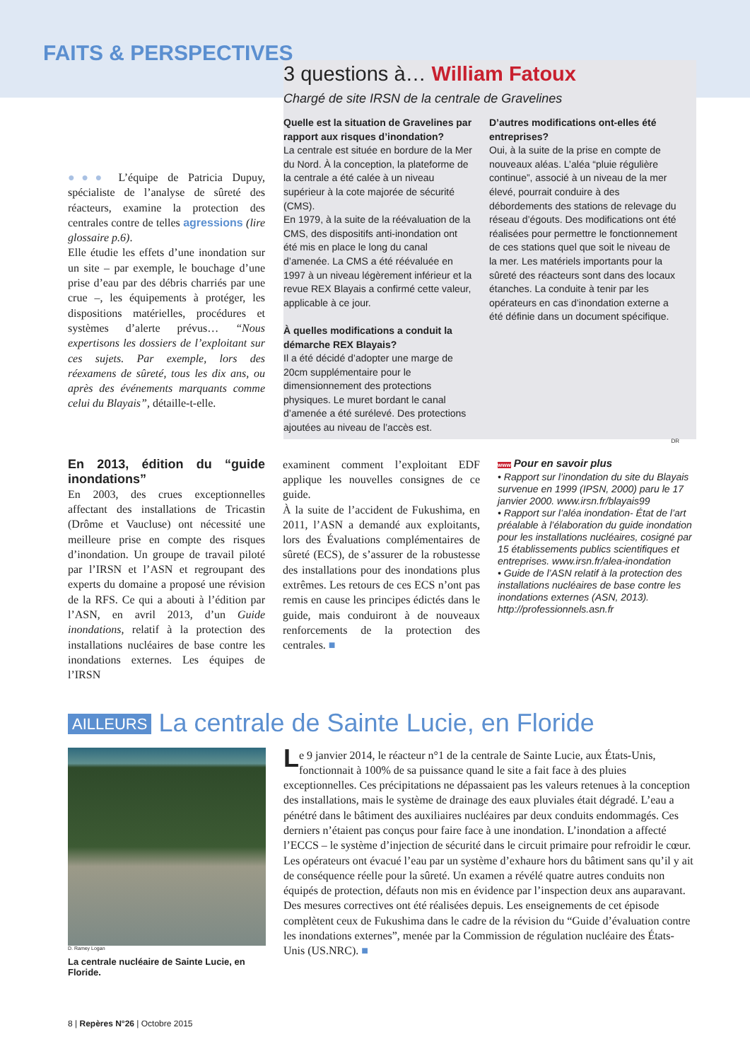FAITS & PERSPECTIVES
●●● L’équipe de Patricia Dupuy, spécialiste de l’analyse de sûreté des réacteurs, examine la protection des centrales contre de telles agressions (lire glossaire p.6).
Elle étudie les effets d’une inondation sur un site – par exemple, le bouchage d’une prise d’eau par des débris charriés par une crue –, les équipements à protéger, les dispositions matérielles, procédures et systèmes d’alerte prévus… “Nous expertisons les dossiers de l’exploitant sur ces sujets. Par exemple, lors des réexamens de sûreté, tous les dix ans, ou après des événements marquants comme celui du Blayais”, détaille-t-elle.
3 questions à… William Fatoux
Chargé de site IRSN de la centrale de Gravelines
Quelle est la situation de Gravelines par rapport aux risques d’inondation?
La centrale est située en bordure de la Mer du Nord. À la conception, la plateforme de la centrale a été calée à un niveau supérieur à la cote majorée de sécurité (CMS).
En 1979, à la suite de la réévaluation de la CMS, des dispositifs anti-inondation ont été mis en place le long du canal d’amenée. La CMS a été réévaluée en 1997 à un niveau légèrement inférieur et la revue REX Blayais a confirmé cette valeur, applicable à ce jour.
À quelles modifications a conduit la démarche REX Blayais?
Il a été décidé d’adopter une marge de 20cm supplémentaire pour le dimensionnement des protections physiques. Le muret bordant le canal d’amenée a été surélevé. Des protections ajoutées au niveau de l’accès est.
D’autres modifications ont-elles été entreprises?
Oui, à la suite de la prise en compte de nouveaux aléas. L’aléa “pluie régulière continue”, associé à un niveau de la mer élevé, pourrait conduire à des débordements des stations de relevage du réseau d’égouts. Des modifications ont été réalisées pour permettre le fonctionnement de ces stations quel que soit le niveau de la mer. Les matériels importants pour la sûreté des réacteurs sont dans des locaux étanches. La conduite à tenir par les opérateurs en cas d’inondation externe a été définie dans un document spécifique.
DR
En 2013, édition du “guide inondations”
En 2003, des crues exceptionnelles affectant des installations de Tricastin (Drôme et Vaucluse) ont nécessité une meilleure prise en compte des risques d’inondation. Un groupe de travail piloté par l’IRSN et l’ASN et regroupant des experts du domaine a proposé une révision de la RFS. Ce qui a abouti à l’édition par l’ASN, en avril 2013, d’un Guide inondations, relatif à la protection des installations nucléaires de base contre les inondations externes. Les équipes de l’IRSN
examinent comment l’exploitant EDF applique les nouvelles consignes de ce guide.
À la suite de l’accident de Fukushima, en 2011, l’ASN a demandé aux exploitants, lors des Évaluations complémentaires de sûreté (ECS), de s’assurer de la robustesse des installations pour des inondations plus extrêmes. Les retours de ces ECS n’ont pas remis en cause les principes édictés dans le guide, mais conduiront à de nouveaux renforcements de la protection des centrales. ■
www Pour en savoir plus
• Rapport sur l’inondation du site du Blayais survenue en 1999 (IPSN, 2000) paru le 17 janvier 2000. www.irsn.fr/blayais99
• Rapport sur l’aléa inondation- État de l’art préalable à l’élaboration du guide inondation pour les installations nucléaires, cosigné par 15 établissements publics scientifiques et entreprises. www.irsn.fr/alea-inondation
• Guide de l’ASN relatif à la protection des installations nucléaires de base contre les inondations externes (ASN, 2013). http://professionnels.asn.fr
AILLEURS La centrale de Sainte Lucie, en Floride
D. Ramey Logan
La centrale nucléaire de Sainte Lucie, en Floride.
Le 9 janvier 2014, le réacteur n°1 de la centrale de Sainte Lucie, aux États-Unis, fonctionnait à 100% de sa puissance quand le site a fait face à des pluies exceptionnelles. Ces précipitations ne dépassaient pas les valeurs retenues à la conception des installations, mais le système de drainage des eaux pluviales était dégradé. L’eau a pénétré dans le bâtiment des auxiliaires nucléaires par deux conduits endommagés. Ces derniers n’étaient pas conçus pour faire face à une inondation. L’inondation a affecté l’ECCS – le système d’injection de sécurité dans le circuit primaire pour refroidir le cœur. Les opérateurs ont évacué l’eau par un système d’exhaure hors du bâtiment sans qu’il y ait de conséquence réelle pour la sûreté. Un examen a révélé quatre autres conduits non équipés de protection, défauts non mis en évidence par l’inspection deux ans auparavant. Des mesures correctives ont été réalisées depuis. Les enseignements de cet épisode complètent ceux de Fukushima dans le cadre de la révision du “Guide d’évaluation contre les inondations externes”, menée par la Commission de régulation nucléaire des États-Unis (US.NRC). ■
8 | Repères N°26 | Octobre 2015